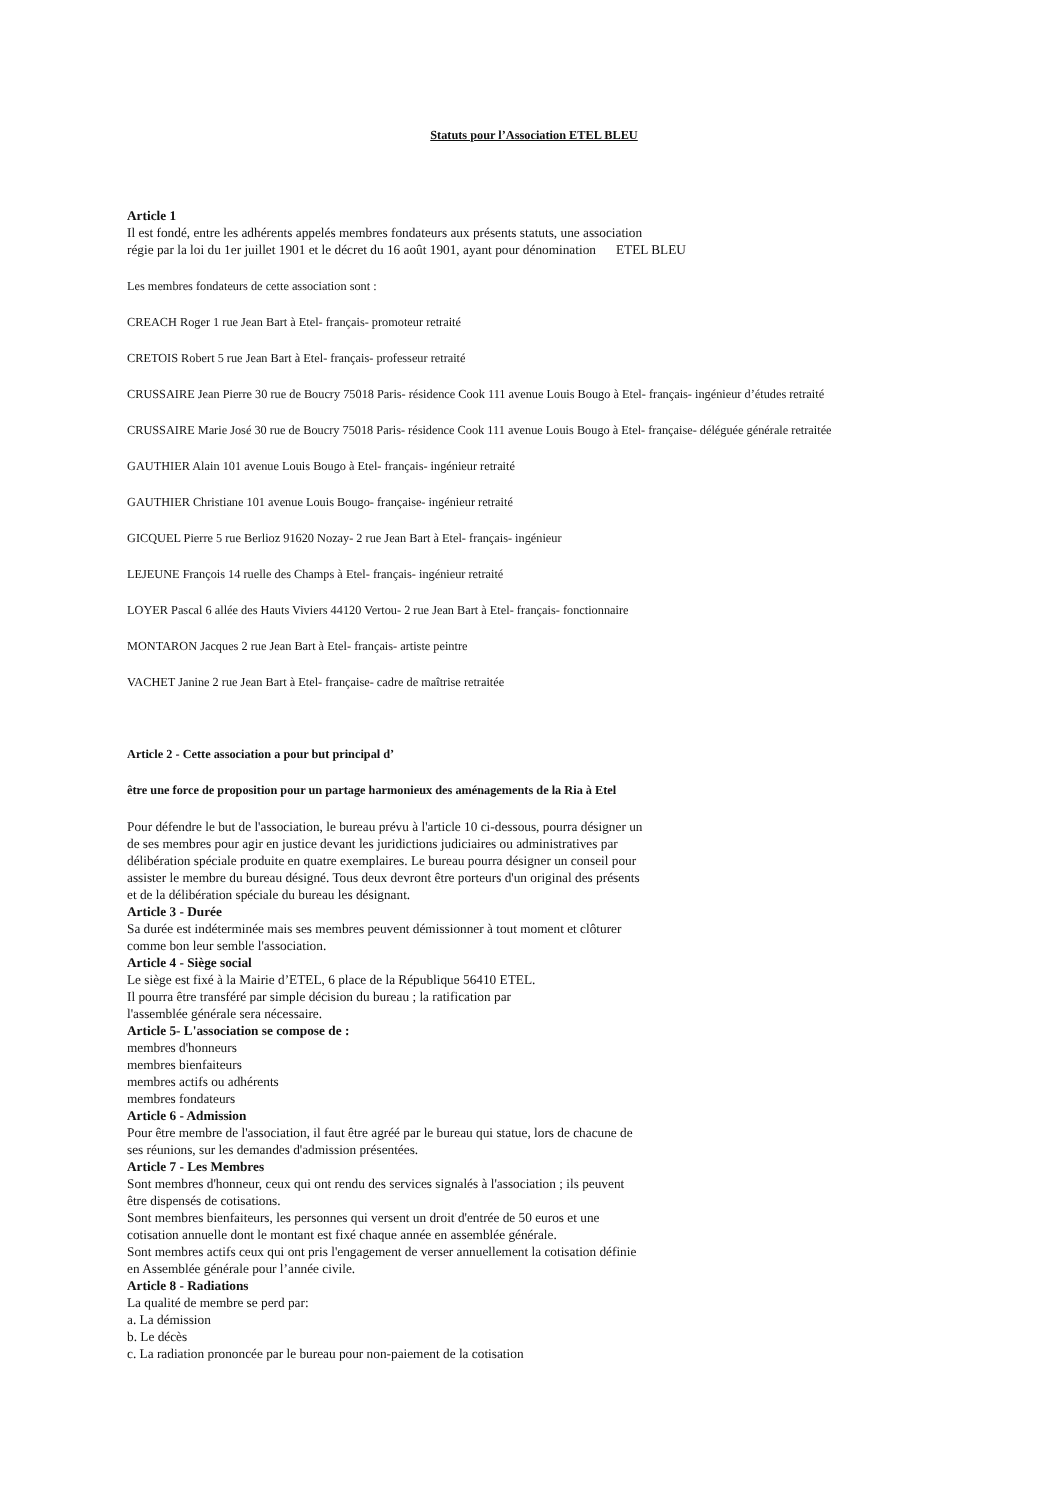Statuts pour l’Association ETEL BLEU
Article 1
Il est fondé, entre les adhérents appelés membres fondateurs aux présents statuts, une association
régie par la loi du 1er juillet 1901 et le décret du 16 août 1901, ayant pour dénomination ETEL BLEU
Les membres fondateurs de cette association sont :
CREACH Roger 1 rue Jean Bart à Etel- français- promoteur retraité
CRETOIS Robert 5 rue Jean Bart à Etel- français- professeur retraité
CRUSSAIRE Jean Pierre 30 rue de Boucry 75018 Paris- résidence Cook 111 avenue Louis Bougo à Etel- français- ingénieur d’études retraité
CRUSSAIRE Marie José 30 rue de Boucry 75018 Paris- résidence Cook 111 avenue Louis Bougo à Etel- française- déléguée générale retraitée
GAUTHIER Alain 101 avenue Louis Bougo à Etel- français- ingénieur retraité
GAUTHIER Christiane 101 avenue Louis Bougo- française- ingénieur retraité
GICQUEL Pierre 5 rue Berlioz 91620 Nozay- 2 rue Jean Bart à Etel- français- ingénieur
LEJEUNE François 14 ruelle des Champs à Etel- français- ingénieur retraité
LOYER Pascal 6 allée des Hauts Viviers 44120 Vertou- 2 rue Jean Bart à Etel- français- fonctionnaire
MONTARON Jacques 2 rue Jean Bart à Etel- français- artiste peintre
VACHET Janine 2 rue Jean Bart à Etel- française- cadre de maîtrise retraitée
Article 2 - Cette association a pour but principal d’
être une force de proposition pour un partage harmonieux des aménagements de la Ria à Etel
Pour défendre le but de l'association, le bureau prévu à l'article 10 ci-dessous, pourra désigner un
de ses membres pour agir en justice devant les juridictions judiciaires ou administratives par
délibération spéciale produite en quatre exemplaires. Le bureau pourra désigner un conseil pour
assister le membre du bureau désigné. Tous deux devront être porteurs d'un original des présents
et de la délibération spéciale du bureau les désignant.
Article 3 - Durée
Sa durée est indéterminée mais ses membres peuvent démissionner à tout moment et clôturer
comme bon leur semble l'association.
Article 4 - Siège social
Le siège est fixé à la Mairie d’ETEL, 6 place de la République 56410 ETEL.
Il pourra être transféré par simple décision du bureau ; la ratification par
l'assemblée générale sera nécessaire.
Article 5- L'association se compose de :
membres d'honneurs
membres bienfaiteurs
membres actifs ou adhérents
membres fondateurs
Article 6 - Admission
Pour être membre de l'association, il faut être agréé par le bureau qui statue, lors de chacune de
ses réunions, sur les demandes d'admission présentées.
Article 7 - Les Membres
Sont membres d'honneur, ceux qui ont rendu des services signalés à l'association ; ils peuvent
être dispensés de cotisations.
Sont membres bienfaiteurs, les personnes qui versent un droit d'entrée de 50 euros et une
cotisation annuelle dont le montant est fixé chaque année en assemblée générale.
Sont membres actifs ceux qui ont pris l'engagement de verser annuellement la cotisation définie
en Assemblée générale pour l’année civile.
Article 8 - Radiations
La qualité de membre se perd par:
a. La démission
b. Le décès
c. La radiation prononcée par le bureau pour non-paiement de la cotisation